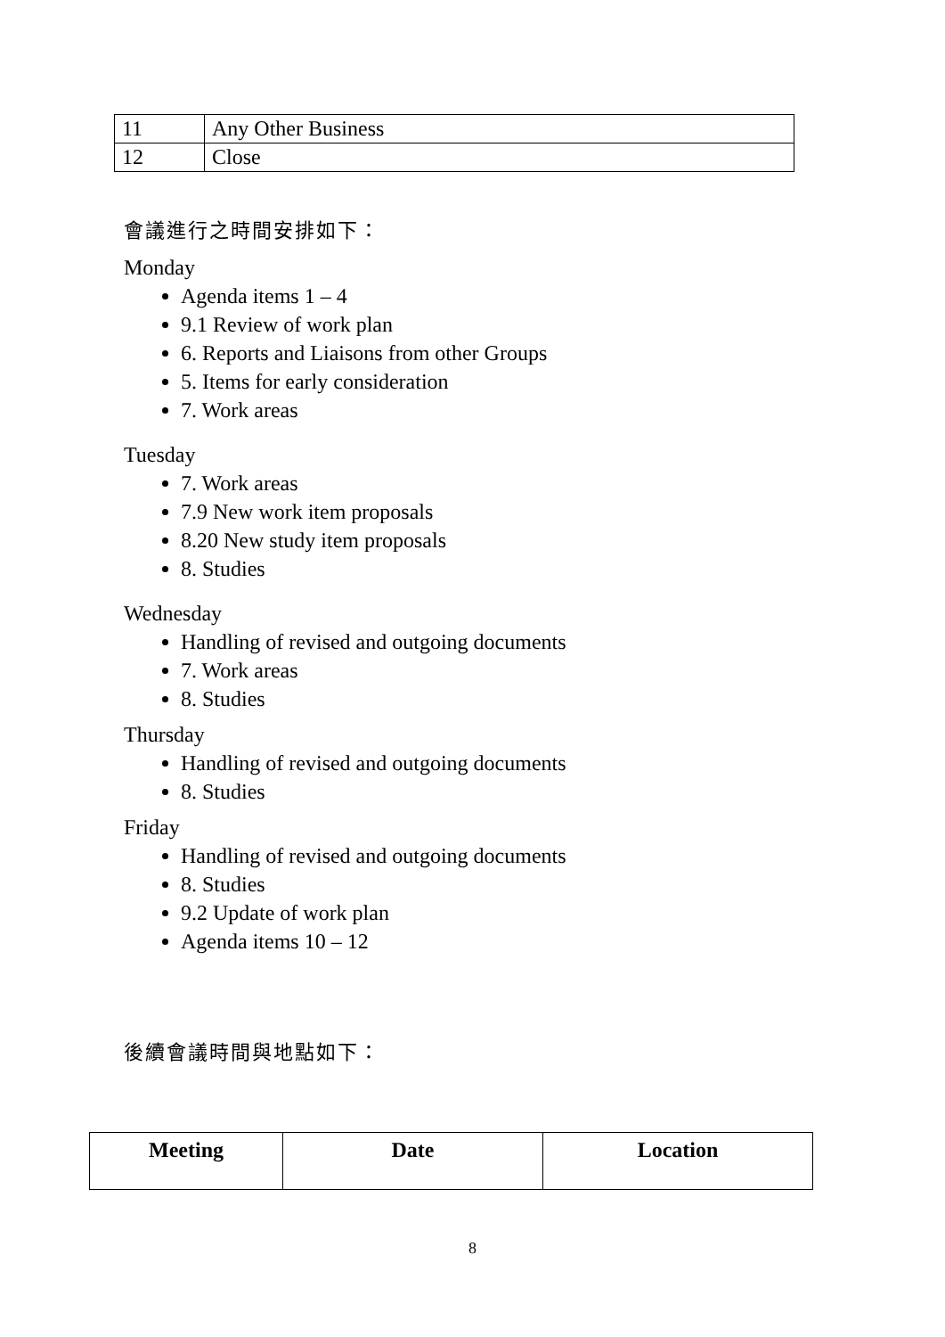| 11 | Any Other Business |
| 12 | Close |
會議進行之時間安排如下：
Monday
Agenda items 1 – 4
9.1 Review of work plan
6. Reports and Liaisons from other Groups
5. Items for early consideration
7. Work areas
Tuesday
7. Work areas
7.9 New work item proposals
8.20 New study item proposals
8. Studies
Wednesday
Handling of revised and outgoing documents
7. Work areas
8. Studies
Thursday
Handling of revised and outgoing documents
8. Studies
Friday
Handling of revised and outgoing documents
8. Studies
9.2 Update of work plan
Agenda items 10 – 12
後續會議時間與地點如下：
| Meeting | Date | Location |
| --- | --- | --- |
8